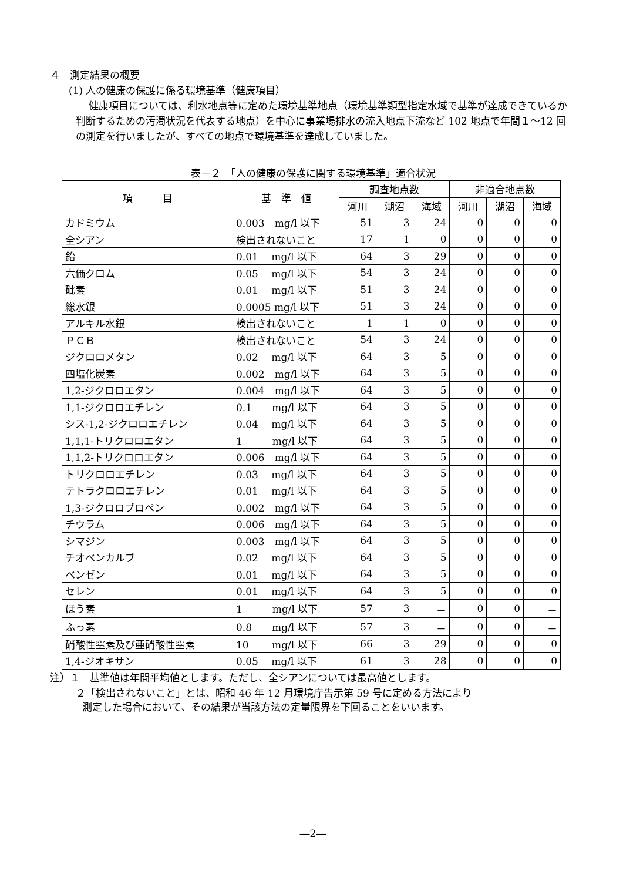４　測定結果の概要
(1) 人の健康の保護に係る環境基準（健康項目）
健康項目については、利水地点等に定めた環境基準地点（環境基準類型指定水域で基準が達成できているか判断するための汚濁状況を代表する地点）を中心に事業場排水の流入地点下流など 102 地点で年間１～12 回の測定を行いましたが、すべての地点で環境基準を達成していました。
表－２　「人の健康の保護に関する環境基準」適合状況
| 項 目 | 基 準 値 | 調査地点数 | | | 非適合地点数 | | |
| --- | --- | --- | --- | --- | --- | --- | --- |
| | | 河川 | 湖沼 | 海域 | 河川 | 湖沼 | 海域 |
| カドミウム | 0.003 mg/l 以下 | 51 | 3 | 24 | 0 | 0 | 0 |
| 全シアン | 検出されないこと | 17 | 1 | 0 | 0 | 0 | 0 |
| 鉛 | 0.01 mg/l 以下 | 64 | 3 | 29 | 0 | 0 | 0 |
| 六価クロム | 0.05 mg/l 以下 | 54 | 3 | 24 | 0 | 0 | 0 |
| 砒素 | 0.01 mg/l 以下 | 51 | 3 | 24 | 0 | 0 | 0 |
| 総水銀 | 0.0005 mg/l 以下 | 51 | 3 | 24 | 0 | 0 | 0 |
| アルキル水銀 | 検出されないこと | 1 | 1 | 0 | 0 | 0 | 0 |
| ＰＣＢ | 検出されないこと | 54 | 3 | 24 | 0 | 0 | 0 |
| ジクロロメタン | 0.02 mg/l 以下 | 64 | 3 | 5 | 0 | 0 | 0 |
| 四塩化炭素 | 0.002 mg/l 以下 | 64 | 3 | 5 | 0 | 0 | 0 |
| 1,2-ジクロロエタン | 0.004 mg/l 以下 | 64 | 3 | 5 | 0 | 0 | 0 |
| 1,1-ジクロロエチレン | 0.1 mg/l 以下 | 64 | 3 | 5 | 0 | 0 | 0 |
| シス-1,2-ジクロロエチレン | 0.04 mg/l 以下 | 64 | 3 | 5 | 0 | 0 | 0 |
| 1,1,1-トリクロロエタン | 1 mg/l 以下 | 64 | 3 | 5 | 0 | 0 | 0 |
| 1,1,2-トリクロロエタン | 0.006 mg/l 以下 | 64 | 3 | 5 | 0 | 0 | 0 |
| トリクロロエチレン | 0.03 mg/l 以下 | 64 | 3 | 5 | 0 | 0 | 0 |
| テトラクロロエチレン | 0.01 mg/l 以下 | 64 | 3 | 5 | 0 | 0 | 0 |
| 1,3-ジクロロプロペン | 0.002 mg/l 以下 | 64 | 3 | 5 | 0 | 0 | 0 |
| チウラム | 0.006 mg/l 以下 | 64 | 3 | 5 | 0 | 0 | 0 |
| シマジン | 0.003 mg/l 以下 | 64 | 3 | 5 | 0 | 0 | 0 |
| チオベンカルブ | 0.02 mg/l 以下 | 64 | 3 | 5 | 0 | 0 | 0 |
| ベンゼン | 0.01 mg/l 以下 | 64 | 3 | 5 | 0 | 0 | 0 |
| セレン | 0.01 mg/l 以下 | 64 | 3 | 5 | 0 | 0 | 0 |
| ほう素 | 1 mg/l 以下 | 57 | 3 | － | 0 | 0 | － |
| ふっ素 | 0.8 mg/l 以下 | 57 | 3 | － | 0 | 0 | － |
| 硝酸性窒素及び亜硝酸性窒素 | 10 mg/l 以下 | 66 | 3 | 29 | 0 | 0 | 0 |
| 1,4-ジオキサン | 0.05 mg/l 以下 | 61 | 3 | 28 | 0 | 0 | 0 |
注）１　基準値は年間平均値とします。ただし、全シアンについては最高値とします。
２「検出されないこと」とは、昭和 46 年 12 月環境庁告示第 59 号に定める方法により
測定した場合において、その結果が当該方法の定量限界を下回ることをいいます。
―2―